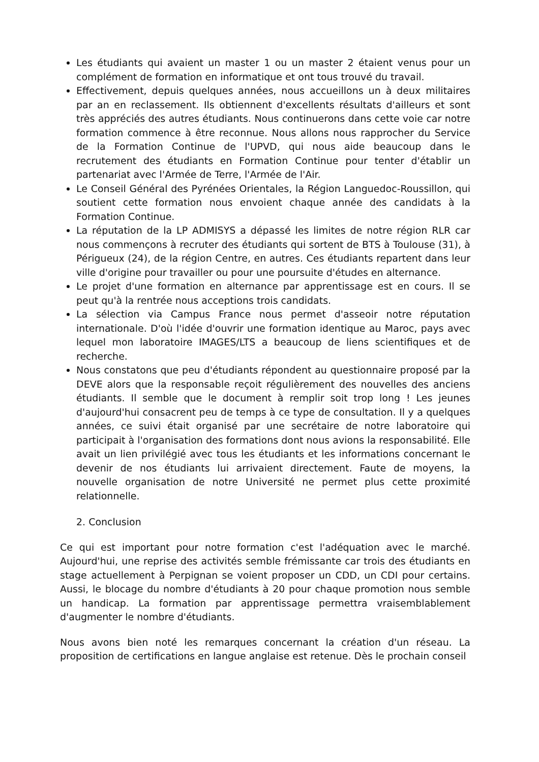Les étudiants qui avaient un master 1 ou un master 2 étaient venus pour un complément de formation en informatique et ont tous trouvé du travail.
Effectivement, depuis quelques années, nous accueillons un à deux militaires par an en reclassement. Ils obtiennent d'excellents résultats d'ailleurs et sont très appréciés des autres étudiants. Nous continuerons dans cette voie car notre formation commence à être reconnue. Nous allons nous rapprocher du Service de la Formation Continue de l'UPVD, qui nous aide beaucoup dans le recrutement des étudiants en Formation Continue pour tenter d'établir un partenariat avec l'Armée de Terre, l'Armée de l'Air.
Le Conseil Général des Pyrénées Orientales, la Région Languedoc-Roussillon, qui soutient cette formation nous envoient chaque année des candidats à la Formation Continue.
La réputation de la LP ADMISYS a dépassé les limites de notre région RLR car nous commençons à recruter des étudiants qui sortent de BTS à Toulouse (31), à Périgueux (24), de la région Centre, en autres. Ces étudiants repartent dans leur ville d'origine pour travailler ou pour une poursuite d'études en alternance.
Le projet d'une formation en alternance par apprentissage est en cours. Il se peut qu'à la rentrée nous acceptions trois candidats.
La sélection via Campus France nous permet d'asseoir notre réputation internationale. D'où l'idée d'ouvrir une formation identique au Maroc, pays avec lequel mon laboratoire IMAGES/LTS a beaucoup de liens scientifiques et de recherche.
Nous constatons que peu d'étudiants répondent au questionnaire proposé par la DEVE alors que la responsable reçoit régulièrement des nouvelles des anciens étudiants. Il semble que le document à remplir soit trop long ! Les jeunes d'aujourd'hui consacrent peu de temps à ce type de consultation. Il y a quelques années, ce suivi était organisé par une secrétaire de notre laboratoire qui participait à l'organisation des formations dont nous avions la responsabilité. Elle avait un lien privilégié avec tous les étudiants et les informations concernant le devenir de nos étudiants lui arrivaient directement. Faute de moyens, la nouvelle organisation de notre Université ne permet plus cette proximité relationnelle.
2. Conclusion
Ce qui est important pour notre formation c'est l'adéquation avec le marché. Aujourd'hui, une reprise des activités semble frémissante car trois des étudiants en stage actuellement à Perpignan se voient proposer un CDD, un CDI pour certains. Aussi, le blocage du nombre d'étudiants à 20 pour chaque promotion nous semble un handicap. La formation par apprentissage permettra vraisemblablement d'augmenter le nombre d'étudiants.
Nous avons bien noté les remarques concernant la création d'un réseau. La proposition de certifications en langue anglaise est retenue. Dès le prochain conseil